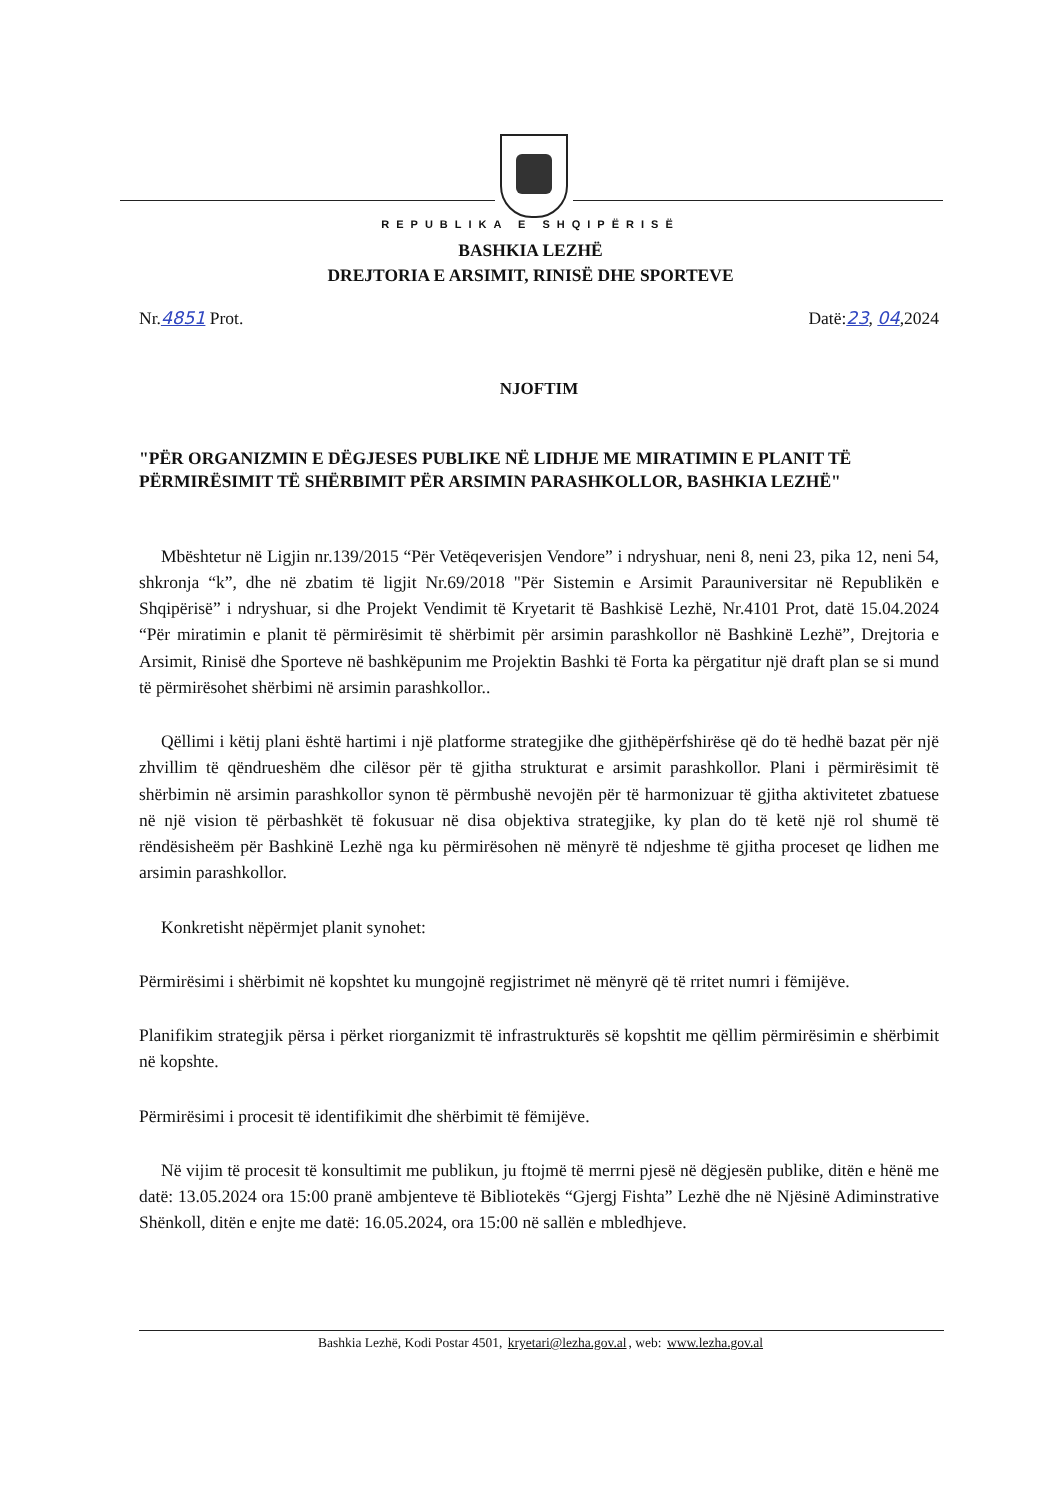REPUBLIKA E SHQIPËRISË
BASHKIA LEZHË
DREJTORIA E ARSIMIT, RINISË DHE SPORTEVE
Nr.4851 Prot. Datë:23, 04,2024
NJOFTIM
"PËR ORGANIZMIN E DËGJESES PUBLIKE NË LIDHJE ME MIRATIMIN E PLANIT TË PËRMIRËSIMIT TË SHËRBIMIT PËR ARSIMIN PARASHKOLLOR, BASHKIA LEZHË"
Mbështetur në Ligjin nr.139/2015 “Për Vetëqeverisjen Vendore” i ndryshuar, neni 8, neni 23, pika 12, neni 54, shkronja “k”, dhe në zbatim të ligjit Nr.69/2018 "Për Sistemin e Arsimit Parauniversitar në Republikën e Shqipërisë” i ndryshuar, si dhe Projekt Vendimit të Kryetarit të Bashkisë Lezhë, Nr.4101 Prot, datë 15.04.2024 “Për miratimin e planit të përmirësimit të shërbimit për arsimin parashkollor në Bashkinë Lezhë”, Drejtoria e Arsimit, Rinisë dhe Sporteve në bashkëpunim me Projektin Bashki të Forta ka përgatitur një draft plan se si mund të përmirësohet shërbimi në arsimin parashkollor..
Qëllimi i këtij plani është hartimi i një platforme strategjike dhe gjithëpërfshirëse që do të hedhë bazat për një zhvillim të qëndrueshëm dhe cilësor për të gjitha strukturat e arsimit parashkollor. Plani i përmirësimit të shërbimin në arsimin parashkollor synon të përmbushë nevojën për të harmonizuar të gjitha aktivitetet zbatuese në një vision të përbashkët të fokusuar në disa objektiva strategjike, ky plan do të ketë një rol shumë të rëndësisheëm për Bashkinë Lezhë nga ku përmirësohen në mënyrë të ndjeshme të gjitha proceset qe lidhen me arsimin parashkollor.
Konkretisht nëpërmjet planit synohet:
Përmirësimi i shërbimit në kopshtet ku mungojnë regjistrimet në mënyrë që të rritet numri i fëmijëve.
Planifikim strategjik përsa i përket riorganizmit të infrastrukturës së kopshtit me qëllim përmirësimin e shërbimit në kopshte.
Përmirësimi i procesit të identifikimit dhe shërbimit të fëmijëve.
Në vijim të procesit të konsultimit me publikun, ju ftojmë të merrni pjesë në dëgjesën publike, ditën e hënë me datë: 13.05.2024 ora 15:00 pranë ambjenteve të Bibliotekës “Gjergj Fishta” Lezhë dhe në Njësinë Adiminstrative Shënkoll, ditën e enjte me datë: 16.05.2024, ora 15:00 në sallën e mbledhjeve.
Bashkia Lezhë, Kodi Postar 4501, kryetari@lezha.gov.al, web: www.lezha.gov.al